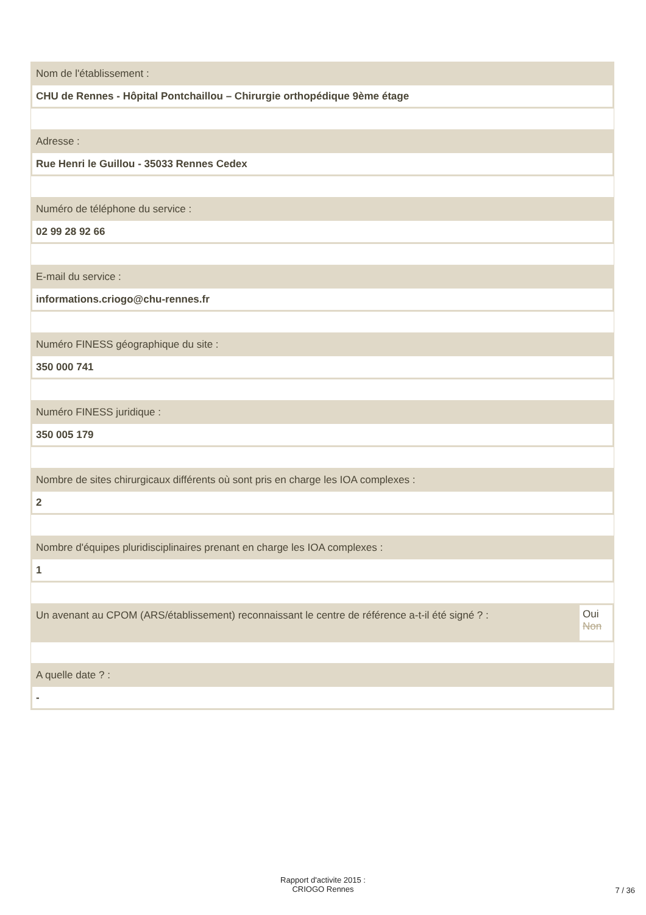Nom de l'établissement :
CHU de Rennes - Hôpital Pontchaillou – Chirurgie orthopédique 9ème étage
Adresse :
Rue Henri le Guillou - 35033 Rennes Cedex
Numéro de téléphone du service :
02 99 28 92 66
E-mail du service :
informations.criogo@chu-rennes.fr
Numéro FINESS géographique du site :
350 000 741
Numéro FINESS juridique :
350 005 179
Nombre de sites chirurgicaux différents où sont pris en charge les IOA complexes :
2
Nombre d'équipes pluridisciplinaires prenant en charge les IOA complexes :
1
Un avenant au CPOM (ARS/établissement) reconnaissant le centre de référence a-t-il été signé ? :
Oui
Non
A quelle date ? :
-
Rapport d'activite 2015 :
CRIOGO Rennes
7 / 36